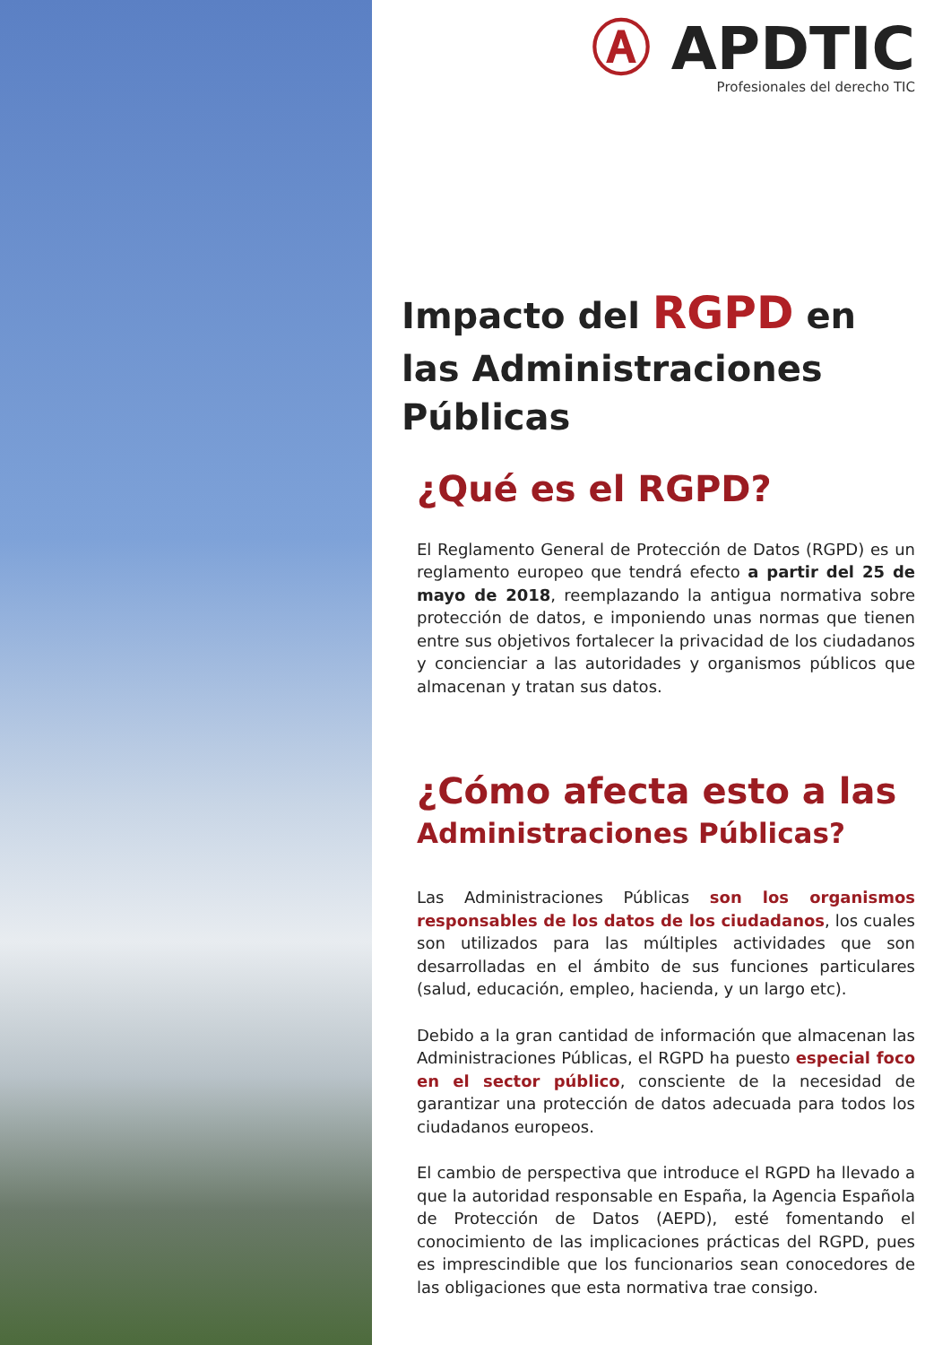Ⓐ APDTIC
Profesionales del derecho TIC
Impacto del RGPD en las Administraciones Públicas
¿Qué es el RGPD?
El Reglamento General de Protección de Datos (RGPD) es un reglamento europeo que tendrá efecto a partir del 25 de mayo de 2018, reemplazando la antigua normativa sobre protección de datos, e imponiendo unas normas que tienen entre sus objetivos fortalecer la privacidad de los ciudadanos y concienciar a las autoridades y organismos públicos que almacenan y tratan sus datos.
¿Cómo afecta esto a las
Administraciones Públicas?
Las Administraciones Públicas son los organismos responsables de los datos de los ciudadanos, los cuales son utilizados para las múltiples actividades que son desarrolladas en el ámbito de sus funciones particulares (salud, educación, empleo, hacienda, y un largo etc).
Debido a la gran cantidad de información que almacenan las Administraciones Públicas, el RGPD ha puesto especial foco en el sector público, consciente de la necesidad de garantizar una protección de datos adecuada para todos los ciudadanos europeos.
El cambio de perspectiva que introduce el RGPD ha llevado a que la autoridad responsable en España, la Agencia Española de Protección de Datos (AEPD), esté fomentando el conocimiento de las implicaciones prácticas del RGPD, pues es imprescindible que los funcionarios sean conocedores de las obligaciones que esta normativa trae consigo.